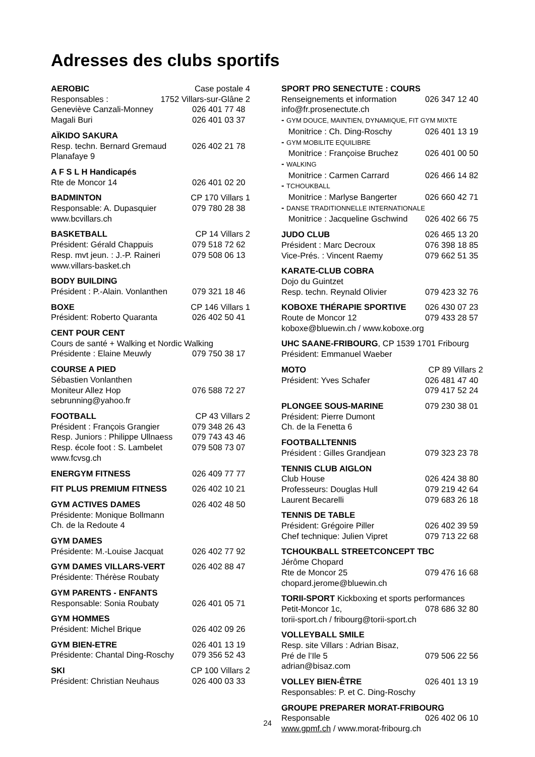Adresses des clubs sportifs
AEROBIC Case postale 4
Responsables : 1752 Villars-sur-Glâne 2
Geneviève Canzali-Monney 026 401 77 48
Magali Buri 026 401 03 37
AÏKIDO SAKURA
Resp. techn. Bernard Gremaud 026 402 21 78
Planafaye 9
A F S L H Handicapés
Rte de Moncor 14 026 401 02 20
BADMINTON CP 170 Villars 1
Responsable: A. Dupasquier 079 780 28 38
www.bcvillars.ch
BASKETBALL CP 14 Villars 2
Président: Gérald Chappuis 079 518 72 62
Resp. mvt jeun. : J.-P. Raineri 079 508 06 13
www.villars-basket.ch
BODY BUILDING
Président : P.-Alain. Vonlanthen 079 321 18 46
BOXE CP 146 Villars 1
Président: Roberto Quaranta 026 402 50 41
CENT POUR CENT
Cours de santé + Walking et Nordic Walking
Présidente : Elaine Meuwly 079 750 38 17
COURSE A PIED
Sébastien Vonlanthen
Moniteur Allez Hop 076 588 72 27
sebrunning@yahoo.fr
FOOTBALL CP 43 Villars 2
Président : François Grangier 079 348 26 43
Resp. Juniors : Philippe Ullnaess 079 743 43 46
Resp. école foot : S. Lambelet 079 508 73 07
www.fcvsg.ch
ENERGYM FITNESS 026 409 77 77
FIT PLUS PREMIUM FITNESS 026 402 10 21
GYM ACTIVES DAMES 026 402 48 50
Présidente: Monique Bollmann
Ch. de la Redoute 4
GYM DAMES
Présidente: M.-Louise Jacquat 026 402 77 92
GYM DAMES VILLARS-VERT 026 402 88 47
Présidente: Thérèse Roubaty
GYM PARENTS - ENFANTS
Responsable: Sonia Roubaty 026 401 05 71
GYM HOMMES
Président: Michel Brique 026 402 09 26
GYM BIEN-ETRE 026 401 13 19
Présidente: Chantal Ding-Roschy 079 356 52 43
SKI CP 100 Villars 2
Président: Christian Neuhaus 026 400 03 33
SPORT PRO SENECTUTE : COURS
Renseignements et information 026 347 12 40
info@fr.prosenectute.ch
- GYM DOUCE, MAINTIEN, DYNAMIQUE, FIT GYM MIXTE
Monitrice : Ch. Ding-Roschy 026 401 13 19
- GYM MOBILITE EQUILIBRE
Monitrice : Françoise Bruchez 026 401 00 50
- WALKING
Monitrice : Carmen Carrard 026 466 14 82
- TCHOUKBALL
Monitrice : Marlyse Bangerter 026 660 42 71
- DANSE TRADITIONNELLE INTERNATIONALE
Monitrice : Jacqueline Gschwind 026 402 66 75
JUDO CLUB 026 465 13 20
Président : Marc Decroux 076 398 18 85
Vice-Prés. : Vincent Raemy 079 662 51 35
KARATE-CLUB COBRA
Dojo du Guintzet
Resp. techn. Reynald Olivier 079 423 32 76
KOBOXE THÉRAPIE SPORTIVE 026 430 07 23
Route de Moncor 12 079 433 28 57
koboxe@bluewin.ch / www.koboxe.org
UHC SAANE-FRIBOURG, CP 1539 1701 Fribourg
Président: Emmanuel Waeber
MOTO CP 89 Villars 2
Président: Yves Schafer 026 481 47 40
079 417 52 24
PLONGEE SOUS-MARINE 079 230 38 01
Président: Pierre Dumont
Ch. de la Fenetta 6
FOOTBALLTENNIS
Président : Gilles Grandjean 079 323 23 78
TENNIS CLUB AIGLON
Club House 026 424 38 80
Professeurs: Douglas Hull 079 219 42 64
Laurent Becarelli 079 683 26 18
TENNIS DE TABLE
Président: Grégoire Piller 026 402 39 59
Chef technique: Julien Vipret 079 713 22 68
TCHOUKBALL STREETCONCEPT TBC
Jérôme Chopard
Rte de Moncor 25 079 476 16 68
chopard.jerome@bluewin.ch
TORII-SPORT Kickboxing et sports performances
Petit-Moncor 1c, 078 686 32 80
torii-sport.ch / fribourg@torii-sport.ch
VOLLEYBALL SMILE
Resp. site Villars : Adrian Bisaz,
Pré de l’Ile 5 079 506 22 56
adrian@bisaz.com
VOLLEY BIEN-ÊTRE 026 401 13 19
Responsables: P. et C. Ding-Roschy
GROUPE PREPARER MORAT-FRIBOURG
Responsable 026 402 06 10
www.gpmf.ch / www.morat-fribourg.ch
24